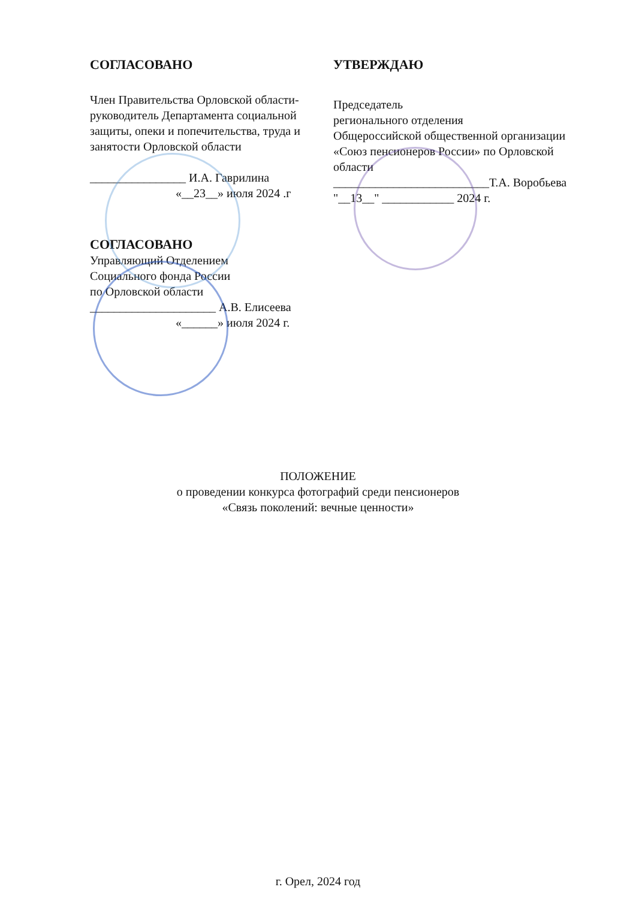СОГЛАСОВАНО
Член Правительства Орловской области-руководитель Департамента социальной защиты, опеки и попечительства, труда и занятости Орловской области
________________ И.А. Гаврилина
«__23__» июля 2024 .г
СОГЛАСОВАНО
Управляющий Отделением
Социального фонда России
по Орловской области
_____________________ А.В. Елисеева
«______» июля 2024 г.
УТВЕРЖДАЮ
Председатель
регионального отделения
Общероссийской общественной организации «Союз пенсионеров России» по Орловской области
__________________________Т.А. Воробьева
"__13__" ____________ 2024 г.
ПОЛОЖЕНИЕ
о проведении конкурса фотографий среди пенсионеров
«Связь поколений: вечные ценности»
г. Орел, 2024 год